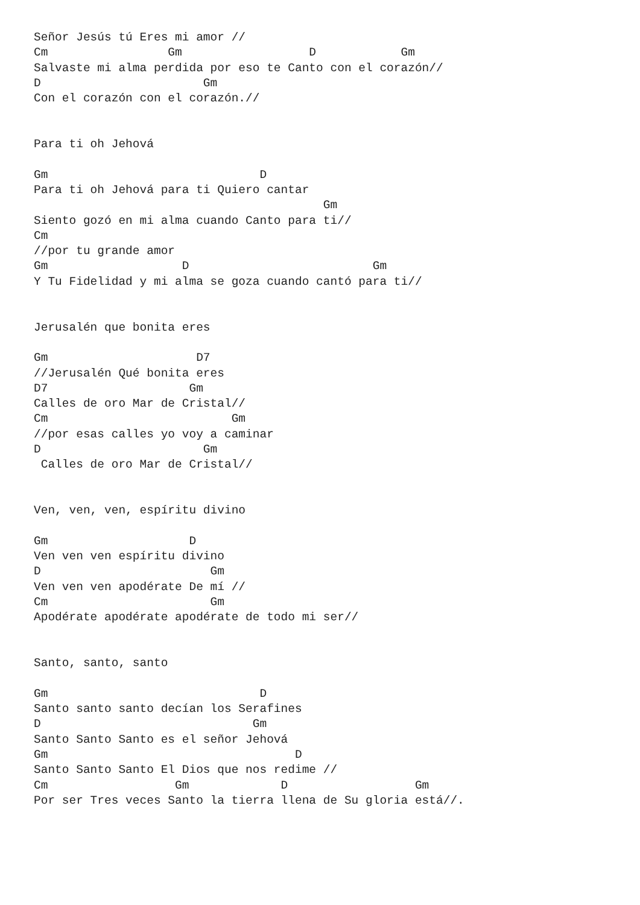Señor Jesús tú Eres mi amor //
Cm                 Gm                  D            Gm
Salvaste mi alma perdida por eso te Canto con el corazón//
D                       Gm
Con el corazón con el corazón.//


Para ti oh Jehová

Gm                              D
Para ti oh Jehová para ti Quiero cantar
                                         Gm
Siento gozó en mi alma cuando Canto para ti//
Cm
//por tu grande amor
Gm                   D                          Gm
Y Tu Fidelidad y mi alma se goza cuando cantó para ti//


Jerusalén que bonita eres

Gm                     D7
//Jerusalén Qué bonita eres
D7                    Gm
Calles de oro Mar de Cristal//
Cm                          Gm
//por esas calles yo voy a caminar
D                       Gm
 Calles de oro Mar de Cristal//


Ven, ven, ven, espíritu divino

Gm                    D
Ven ven ven espíritu divino
D                        Gm
Ven ven ven apodérate De mí //
Cm                       Gm
Apodérate apodérate apodérate de todo mi ser//


Santo, santo, santo

Gm                              D
Santo santo santo decían los Serafines
D                              Gm
Santo Santo Santo es el señor Jehová
Gm                                   D
Santo Santo Santo El Dios que nos redime //
Cm                  Gm             D                  Gm
Por ser Tres veces Santo la tierra llena de Su gloria está//.